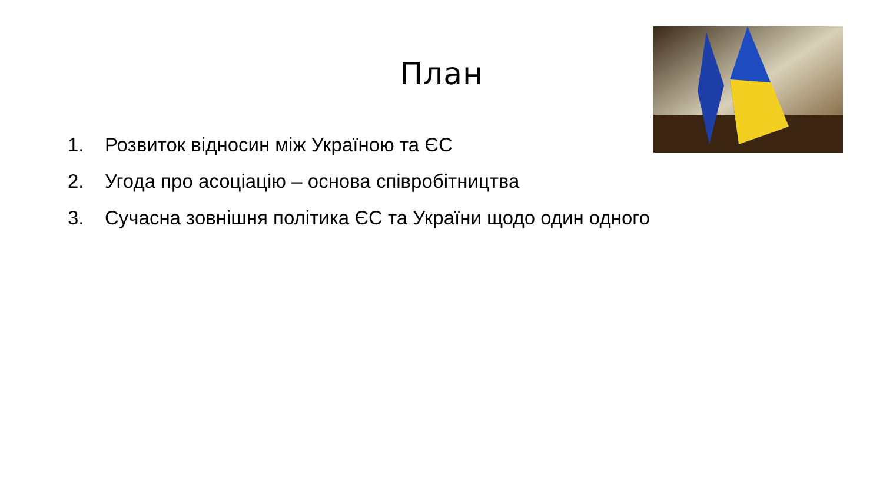План
1. Розвиток відносин між Україною та ЄС
2. Угода про асоціацію – основа співробітництва
3. Сучасна зовнішня політика ЄС та України щодо один одного